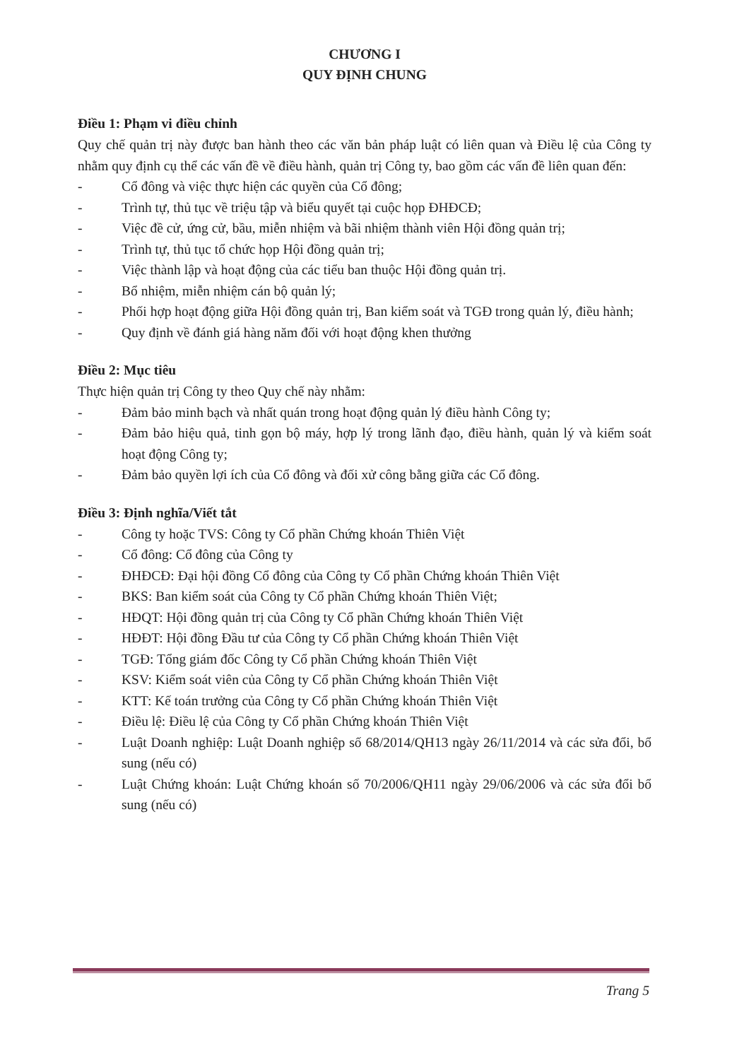CHƯƠNG I
QUY ĐỊNH CHUNG
Điều 1: Phạm vi điều chỉnh
Quy chế quản trị này được ban hành theo các văn bản pháp luật có liên quan và Điều lệ của Công ty nhằm quy định cụ thể các vấn đề về điều hành, quản trị Công ty, bao gồm các vấn đề liên quan đến:
- Cổ đông và việc thực hiện các quyền của Cổ đông;
- Trình tự, thủ tục về triệu tập và biểu quyết tại cuộc họp ĐHĐCĐ;
- Việc đề cử, ứng cử, bầu, miễn nhiệm và bãi nhiệm thành viên Hội đồng quản trị;
- Trình tự, thủ tục tổ chức họp Hội đồng quản trị;
- Việc thành lập và hoạt động của các tiểu ban thuộc Hội đồng quản trị.
- Bổ nhiệm, miễn nhiệm cán bộ quản lý;
- Phối hợp hoạt động giữa Hội đồng quản trị, Ban kiểm soát và TGĐ trong quản lý, điều hành;
- Quy định về đánh giá hàng năm đối với hoạt động khen thưởng
Điều 2: Mục tiêu
Thực hiện quản trị Công ty theo Quy chế này nhằm:
- Đảm bảo minh bạch và nhất quán trong hoạt động quản lý điều hành Công ty;
- Đảm bảo hiệu quả, tinh gọn bộ máy, hợp lý trong lãnh đạo, điều hành, quản lý và kiểm soát hoạt động Công ty;
- Đảm bảo quyền lợi ích của Cổ đông và đối xử công bằng giữa các Cổ đông.
Điều 3: Định nghĩa/Viết tắt
- Công ty hoặc TVS: Công ty Cổ phần Chứng khoán Thiên Việt
- Cổ đông: Cổ đông của Công ty
- ĐHĐCĐ: Đại hội đồng Cổ đông của Công ty Cổ phần Chứng khoán Thiên Việt
- BKS: Ban kiểm soát của Công ty Cổ phần Chứng khoán Thiên Việt;
- HĐQT: Hội đồng quản trị của Công ty Cổ phần Chứng khoán Thiên Việt
- HĐĐT: Hội đồng Đầu tư của Công ty Cổ phần Chứng khoán Thiên Việt
- TGĐ: Tổng giám đốc Công ty Cổ phần Chứng khoán Thiên Việt
- KSV: Kiểm soát viên của Công ty Cổ phần Chứng khoán Thiên Việt
- KTT: Kế toán trưởng của Công ty Cổ phần Chứng khoán Thiên Việt
- Điều lệ: Điều lệ của Công ty Cổ phần Chứng khoán Thiên Việt
- Luật Doanh nghiệp: Luật Doanh nghiệp số 68/2014/QH13 ngày 26/11/2014 và các sửa đổi, bổ sung (nếu có)
- Luật Chứng khoán: Luật Chứng khoán số 70/2006/QH11 ngày 29/06/2006 và các sửa đổi bổ sung (nếu có)
Trang 5